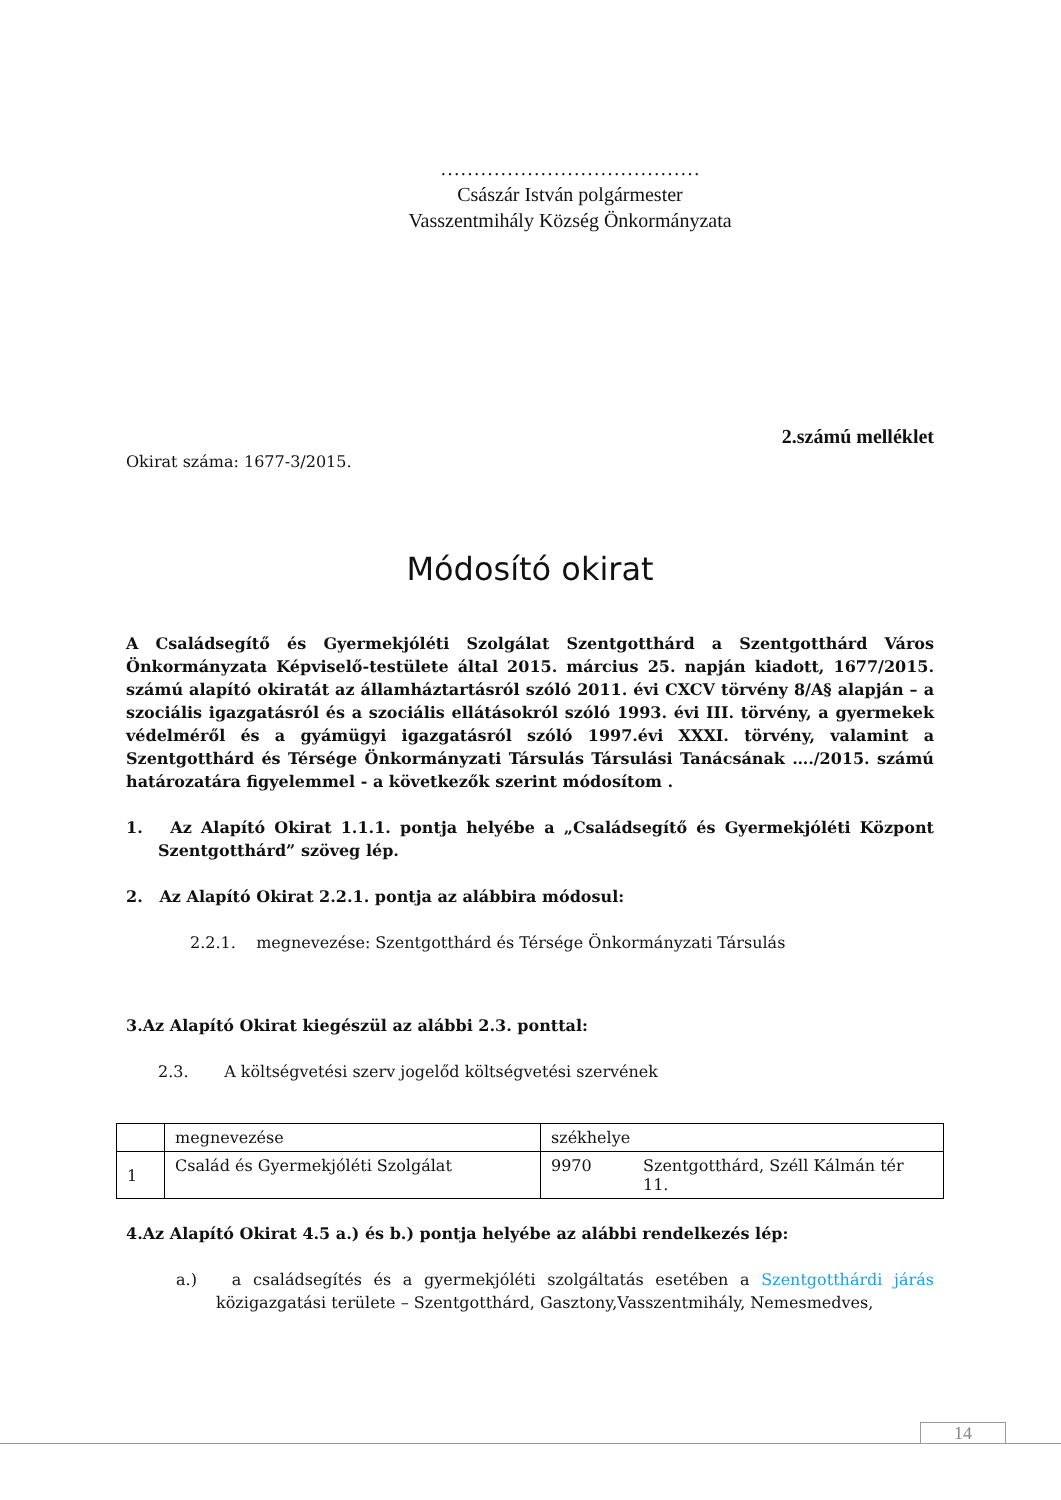…………………………………
Császár István polgármester
Vasszentmihály Község Önkormányzata
2.számú melléklet
Okirat száma: 1677-3/2015.
Módosító okirat
A Családsegítő és Gyermekjóléti Szolgálat Szentgotthárd a Szentgotthárd Város Önkormányzata Képviselő-testülete által 2015. március 25. napján kiadott, 1677/2015. számú alapító okiratát az államháztartásról szóló 2011. évi CXCV törvény 8/A§ alapján – a szociális igazgatásról és a szociális ellátásokról szóló 1993. évi III. törvény, a gyermekek védelméről és a gyámügyi igazgatásról szóló 1997.évi XXXI. törvény, valamint a Szentgotthárd és Térsége Önkormányzati Társulás Társulási Tanácsának …./2015. számú határozatára figyelemmel - a következők szerint módosítom .
1. Az Alapító Okirat 1.1.1. pontja helyébe a „Családsegítő és Gyermekjóléti Központ Szentgotthárd” szöveg lép.
2. Az Alapító Okirat 2.2.1. pontja az alábbira módosul:
2.2.1. megnevezése: Szentgotthárd és Térsége Önkormányzati Társulás
3.Az Alapító Okirat kiegészül az alábbi 2.3. ponttal:
2.3. A költségvetési szerv jogelőd költségvetési szervének
| | megnevezése | székhelye | |
| 1 | Család és Gyermekjóléti Szolgálat | 9970 | Szentgotthárd, Széll Kálmán tér 11. |
4.Az Alapító Okirat 4.5 a.) és b.) pontja helyébe az alábbi rendelkezés lép:
a.) a családsegítés és a gyermekjóléti szolgáltatás esetében a Szentgotthárdi járás közigazgatási területe – Szentgotthárd, Gasztony,Vasszentmihály, Nemesmedves,
14